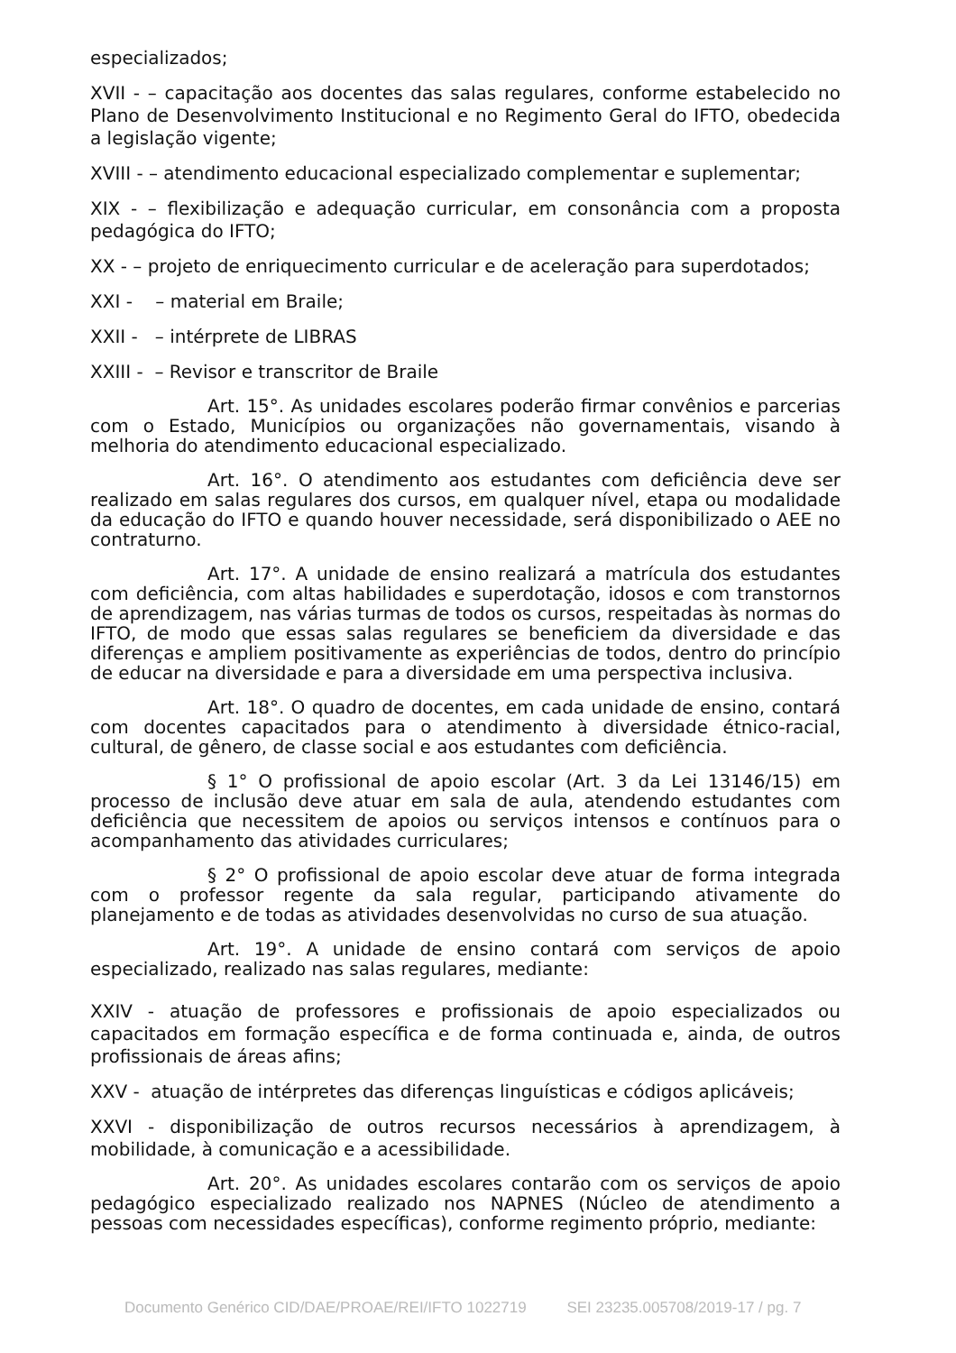especializados;
XVII - – capacitação aos docentes das salas regulares, conforme estabelecido no Plano de Desenvolvimento Institucional e no Regimento Geral do IFTO, obedecida a legislação vigente;
XVIII - – atendimento educacional especializado complementar e suplementar;
XIX - – flexibilização e adequação curricular, em consonância com a proposta pedagógica do IFTO;
XX - – projeto de enriquecimento curricular e de aceleração para superdotados;
XXI - – material em Braile;
XXII - – intérprete de LIBRAS
XXIII - – Revisor e transcritor de Braile
Art. 15°. As unidades escolares poderão firmar convênios e parcerias com o Estado, Municípios ou organizações não governamentais, visando à melhoria do atendimento educacional especializado.
Art. 16°. O atendimento aos estudantes com deficiência deve ser realizado em salas regulares dos cursos, em qualquer nível, etapa ou modalidade da educação do IFTO e quando houver necessidade, será disponibilizado o AEE no contraturno.
Art. 17°. A unidade de ensino realizará a matrícula dos estudantes com deficiência, com altas habilidades e superdotação, idosos e com transtornos de aprendizagem, nas várias turmas de todos os cursos, respeitadas às normas do IFTO, de modo que essas salas regulares se beneficiem da diversidade e das diferenças e ampliem positivamente as experiências de todos, dentro do princípio de educar na diversidade e para a diversidade em uma perspectiva inclusiva.
Art. 18°. O quadro de docentes, em cada unidade de ensino, contará com docentes capacitados para o atendimento à diversidade étnico-racial, cultural, de gênero, de classe social e aos estudantes com deficiência.
§ 1° O profissional de apoio escolar (Art. 3 da Lei 13146/15) em processo de inclusão deve atuar em sala de aula, atendendo estudantes com deficiência que necessitem de apoios ou serviços intensos e contínuos para o acompanhamento das atividades curriculares;
§ 2° O profissional de apoio escolar deve atuar de forma integrada com o professor regente da sala regular, participando ativamente do planejamento e de todas as atividades desenvolvidas no curso de sua atuação.
Art. 19°. A unidade de ensino contará com serviços de apoio especializado, realizado nas salas regulares, mediante:
XXIV - atuação de professores e profissionais de apoio especializados ou capacitados em formação específica e de forma continuada e, ainda, de outros profissionais de áreas afins;
XXV - atuação de intérpretes das diferenças linguísticas e códigos aplicáveis;
XXVI - disponibilização de outros recursos necessários à aprendizagem, à mobilidade, à comunicação e a acessibilidade.
Art. 20°. As unidades escolares contarão com os serviços de apoio pedagógico especializado realizado nos NAPNES (Núcleo de atendimento a pessoas com necessidades específicas), conforme regimento próprio, mediante:
Documento Genérico CID/DAE/PROAE/REI/IFTO 1022719 SEI 23235.005708/2019-17 / pg. 7